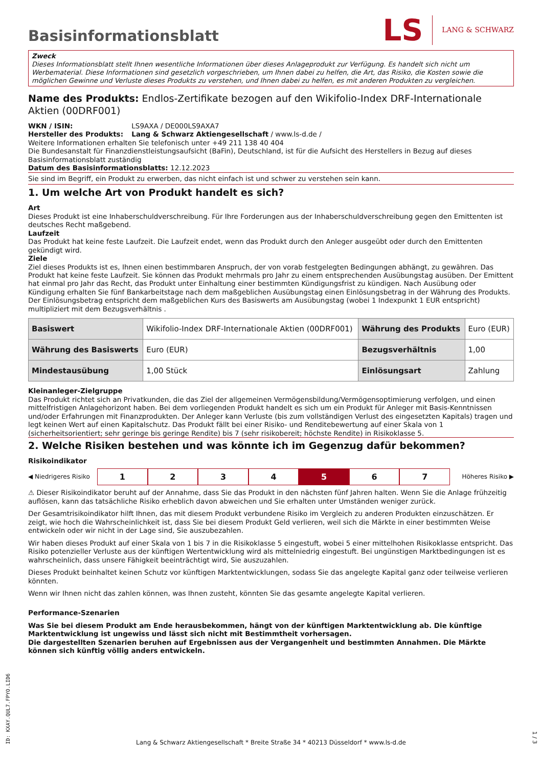Basisinformationsblatt
LS LANG & SCHWARZ
Zweck
Dieses Informationsblatt stellt Ihnen wesentliche Informationen über dieses Anlageprodukt zur Verfügung. Es handelt sich nicht um Werbematerial. Diese Informationen sind gesetzlich vorgeschrieben, um Ihnen dabei zu helfen, die Art, das Risiko, die Kosten sowie die möglichen Gewinne und Verluste dieses Produkts zu verstehen, und Ihnen dabei zu helfen, es mit anderen Produkten zu vergleichen.
Name des Produkts: Endlos-Zertifikate bezogen auf den Wikifolio-Index DRF-Internationale Aktien (00DRF001)
WKN / ISIN: LS9AXA / DE000LS9AXA7
Hersteller des Produkts: Lang & Schwarz Aktiengesellschaft / www.ls-d.de /
Weitere Informationen erhalten Sie telefonisch unter +49 211 138 40 404
Die Bundesanstalt für Finanzdienstleistungsaufsicht (BaFin), Deutschland, ist für die Aufsicht des Herstellers in Bezug auf dieses Basisinformationsblatt zuständig
Datum des Basisinformationsblatts: 12.12.2023
Sie sind im Begriff, ein Produkt zu erwerben, das nicht einfach ist und schwer zu verstehen sein kann.
1. Um welche Art von Produkt handelt es sich?
Art
Dieses Produkt ist eine Inhaberschuldverschreibung. Für Ihre Forderungen aus der Inhaberschuldverschreibung gegen den Emittenten ist deutsches Recht maßgebend.
Laufzeit
Das Produkt hat keine feste Laufzeit. Die Laufzeit endet, wenn das Produkt durch den Anleger ausgeübt oder durch den Emittenten gekündigt wird.
Ziele
Ziel dieses Produkts ist es, Ihnen einen bestimmbaren Anspruch, der von vorab festgelegten Bedingungen abhängt, zu gewähren. Das Produkt hat keine feste Laufzeit. Sie können das Produkt mehrmals pro Jahr zu einem entsprechenden Ausübungstag ausüben. Der Emittent hat einmal pro Jahr das Recht, das Produkt unter Einhaltung einer bestimmten Kündigungsfrist zu kündigen. Nach Ausübung oder Kündigung erhalten Sie fünf Bankarbeitstage nach dem maßgeblichen Ausübungstag einen Einlösungsbetrag in der Währung des Produkts. Der Einlösungsbetrag entspricht dem maßgeblichen Kurs des Basiswerts am Ausübungstag (wobei 1 Indexpunkt 1 EUR entspricht) multipliziert mit dem Bezugsverhältnis .
| Basiswert | Wikifolio-Index DRF-Internationale Aktien (00DRF001) | Währung des Produkts | Euro (EUR) |
| Währung des Basiswerts | Euro (EUR) | Bezugsverhältnis | 1,00 |
| Mindestausübung | 1,00 Stück | Einlösungsart | Zahlung |
Kleinanleger-Zielgruppe
Das Produkt richtet sich an Privatkunden, die das Ziel der allgemeinen Vermögensbildung/Vermögensoptimierung verfolgen, und einen mittelfristigen Anlagehorizont haben. Bei dem vorliegenden Produkt handelt es sich um ein Produkt für Anleger mit Basis-Kenntnissen und/oder Erfahrungen mit Finanzprodukten. Der Anleger kann Verluste (bis zum vollständigen Verlust des eingesetzten Kapitals) tragen und legt keinen Wert auf einen Kapitalschutz. Das Produkt fällt bei einer Risiko- und Renditebewertung auf einer Skala von 1 (sicherheitsorientiert; sehr geringe bis geringe Rendite) bis 7 (sehr risikobereit; höchste Rendite) in Risikoklasse 5.
2. Welche Risiken bestehen und was könnte ich im Gegenzug dafür bekommen?
Risikoindikator
◀ Niedrigeres Risiko 1234 5 6 7 Höheres Risiko ▶
⚠ Dieser Risikoindikator beruht auf der Annahme, dass Sie das Produkt in den nächsten fünf Jahren halten. Wenn Sie die Anlage frühzeitig auflösen, kann das tatsächliche Risiko erheblich davon abweichen und Sie erhalten unter Umständen weniger zurück.
Der Gesamtrisikoindikator hilft Ihnen, das mit diesem Produkt verbundene Risiko im Vergleich zu anderen Produkten einzuschätzen. Er zeigt, wie hoch die Wahrscheinlichkeit ist, dass Sie bei diesem Produkt Geld verlieren, weil sich die Märkte in einer bestimmten Weise entwickeln oder wir nicht in der Lage sind, Sie auszubezahlen.
Wir haben dieses Produkt auf einer Skala von 1 bis 7 in die Risikoklasse 5 eingestuft, wobei 5 einer mittelhohen Risikoklasse entspricht. Das Risiko potenzieller Verluste aus der künftigen Wertentwicklung wird als mittelniedrig eingestuft. Bei ungünstigen Marktbedingungen ist es wahrscheinlich, dass unsere Fähigkeit beeinträchtigt wird, Sie auszuzahlen.
Dieses Produkt beinhaltet keinen Schutz vor künftigen Marktentwicklungen, sodass Sie das angelegte Kapital ganz oder teilweise verlieren könnten.
Wenn wir Ihnen nicht das zahlen können, was Ihnen zusteht, könnten Sie das gesamte angelegte Kapital verlieren.
Performance-Szenarien
Was Sie bei diesem Produkt am Ende herausbekommen, hängt von der künftigen Marktentwicklung ab. Die künftige Marktentwicklung ist ungewiss und lässt sich nicht mit Bestimmtheit vorhersagen.
Die dargestellten Szenarien beruhen auf Ergebnissen aus der Vergangenheit und bestimmten Annahmen. Die Märkte können sich künftig völlig anders entwickeln.
ID: KXAY.QUL7.FPYO.LID6
Lang & Schwarz Aktiengesellschaft * Breite Straße 34 * 40213 Düsseldorf * www.ls-d.de
1 / 3